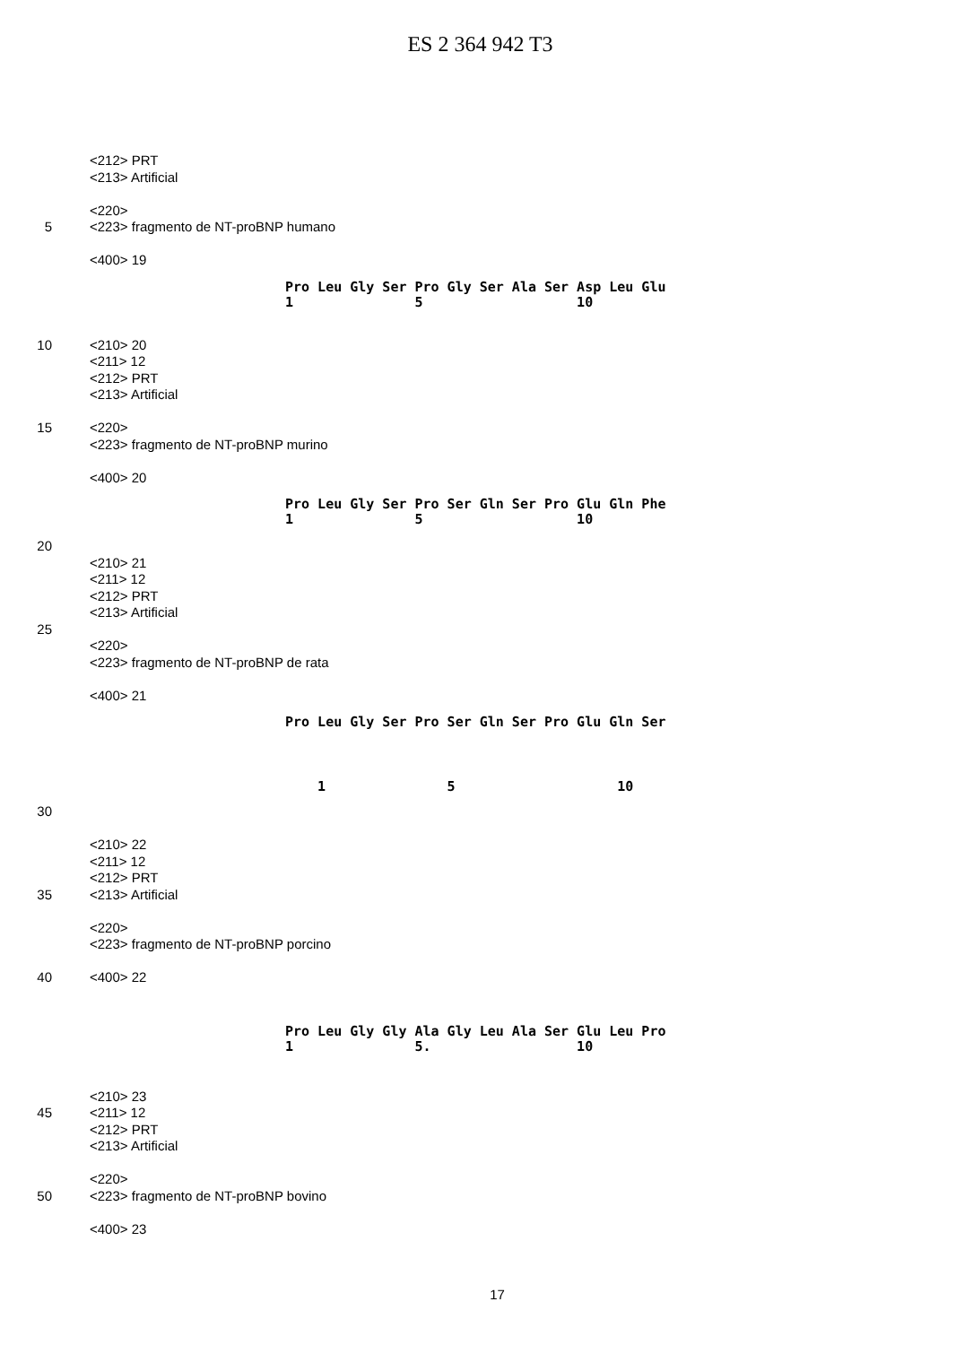ES 2 364 942 T3
<212> PRT
<213> Artificial
<220>
5 <223> fragmento de NT-proBNP humano
<400> 19
Pro Leu Gly Ser Pro Gly Ser Ala Ser Asp Leu Glu 1 5 10
10 <210> 20
<211> 12
<212> PRT
<213> Artificial
15 <220>
<223> fragmento de NT-proBNP murino
<400> 20
Pro Leu Gly Ser Pro Ser Gln Ser Pro Glu Gln Phe 1 5 10
20
<210> 21
<211> 12
<212> PRT
<213> Artificial
25
<220>
<223> fragmento de NT-proBNP de rata
<400> 21
Pro Leu Gly Ser Pro Ser Gln Ser Pro Glu Gln Ser
1 5 10
30
<210> 22
<211> 12
<212> PRT
35 <213> Artificial
<220>
<223> fragmento de NT-proBNP porcino
40 <400> 22
Pro Leu Gly Gly Ala Gly Leu Ala Ser Glu Leu Pro 1 5. 10
<210> 23
45 <211> 12
<212> PRT
<213> Artificial
<220>
50 <223> fragmento de NT-proBNP bovino
<400> 23
17